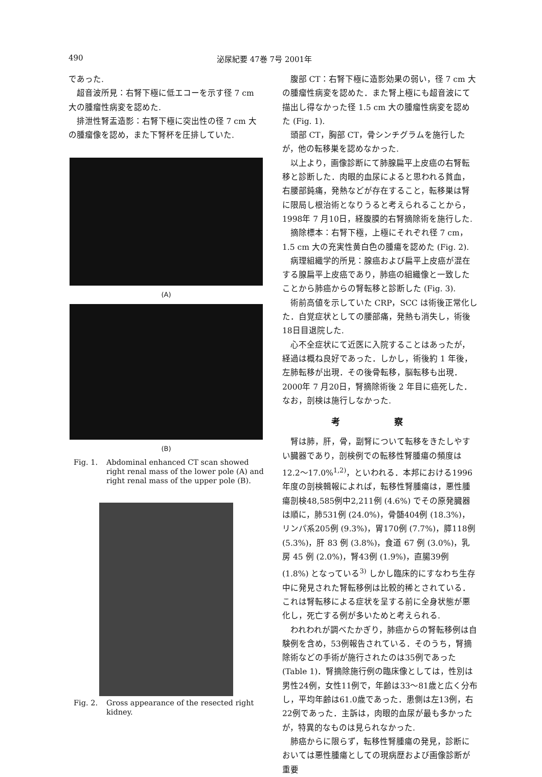490 泌尿紀要 47巻 7号 2001年
であった.
超音波所見：右腎下極に低エコーを示す径 7 cm 大の腫瘤性病変を認めた.
排泄性腎盂造影：右腎下極に突出性の径 7 cm 大の腫瘤像を認め，また下腎杯を圧排していた.
(A)
(B)
Fig. 1. Abdominal enhanced CT scan showed right renal mass of the lower pole (A) and right renal mass of the upper pole (B).
Fig. 2. Gross appearance of the resected right kidney.
腹部 CT：右腎下極に造影効果の弱い，径 7 cm 大の腫瘤性病変を認めた．また腎上極にも超音波にて描出し得なかった径 1.5 cm 大の腫瘤性病変を認めた (Fig. 1).
頭部 CT，胸部 CT，骨シンチグラムを施行したが，他の転移巣を認めなかった.
以上より，画像診断にて肺腺扁平上皮癌の右腎転移と診断した．肉眼的血尿によると思われる貧血，右腰部鈍痛，発熱などが存在すること，転移巣は腎に限局し根治術となりうると考えられることから，1998年 7 月10日，経腹膜的右腎摘除術を施行した.
摘除標本：右腎下極，上極にそれぞれ径 7 cm，1.5 cm 大の充実性黄白色の腫瘍を認めた (Fig. 2).
病理組織学的所見：腺癌および扁平上皮癌が混在する腺扁平上皮癌であり，肺癌の組織像と一致したことから肺癌からの腎転移と診断した (Fig. 3).
術前高値を示していた CRP，SCC は術後正常化した．自覚症状としての腰部痛，発熱も消失し，術後18日目退院した.
心不全症状にて近医に入院することはあったが，経過は概ね良好であった．しかし，術後約 1 年後，左肺転移が出現．その後骨転移，脳転移も出現．2000年 7 月20日，腎摘除術後 2 年目に癌死した．なお，剖検は施行しなかった.
考 察
腎は肺，肝，骨，副腎について転移をきたしやすい臓器であり，剖検例での転移性腎腫瘍の頻度は12.2〜17.0%<sup>1,2)</sup>，といわれる．本邦における1996年度の剖検輯報によれば，転移性腎腫瘍は，悪性腫瘍剖検48,585例中2,211例 (4.6%) でその原発臓器は順に，肺531例 (24.0%)，骨髄404例 (18.3%)，リンパ系205例 (9.3%)，胃170例 (7.7%)，膵118例 (5.3%)，肝 83 例 (3.8%)，食道 67 例 (3.0%)，乳房 45 例 (2.0%)，腎43例 (1.9%)，直腸39例 (1.8%) となっている<sup>3)</sup> しかし臨床的にすなわち生存中に発見された腎転移例は比較的稀とされている．これは腎転移による症状を呈する前に全身状態が悪化し，死亡する例が多いためと考えられる.
われわれが調べたかぎり，肺癌からの腎転移例は自験例を含め，53例報告されている．そのうち，腎摘除術などの手術が施行されたのは35例であった (Table 1)．腎摘除施行例の臨床像としては，性別は男性24例，女性11例で，年齢は33〜81歳と広く分布し，平均年齢は61.0歳であった．患側は左13例，右22例であった．主訴は，肉眼的血尿が最も多かったが，特異的なものは見られなかった.
肺癌からに限らず，転移性腎腫瘍の発見，診断においては悪性腫瘍としての現病歴および画像診断が重要